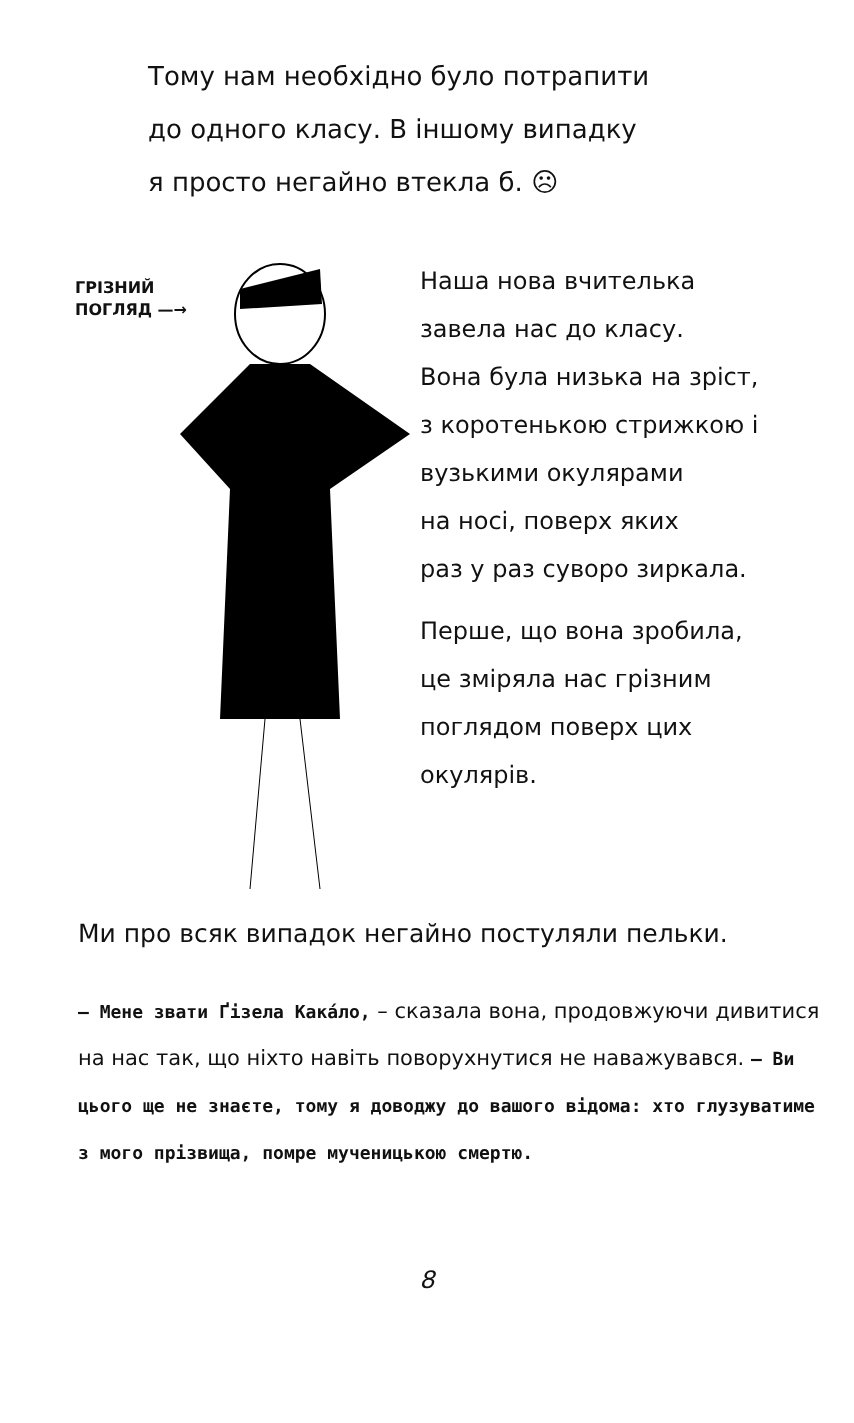Тому нам необхідно було потрапити
до одного класу. В іншому випадку
я просто негайно втекла б. ☹
ГРІЗНИЙ
ПОГЛЯД —→
Наша нова вчителька
завела нас до класу.
Вона була низька на зріст,
з коротенькою стрижкою і
вузькими окулярами
на носі, поверх яких
раз у раз суворо зиркала.
Перше, що вона зробила,
це зміряла нас грізним
поглядом поверх цих
окулярів.
Ми про всяк випадок негайно постуляли пельки.
– Мене звати Ґізела Кака́ло, – сказала вона, продовжуючи дивитися на нас так, що ніхто навіть поворухнутися не наважувався. – Ви цього ще не знаєте, тому я доводжу до вашого відома: хто глузуватиме з мого прізвища, помре мученицькою смертю.
8